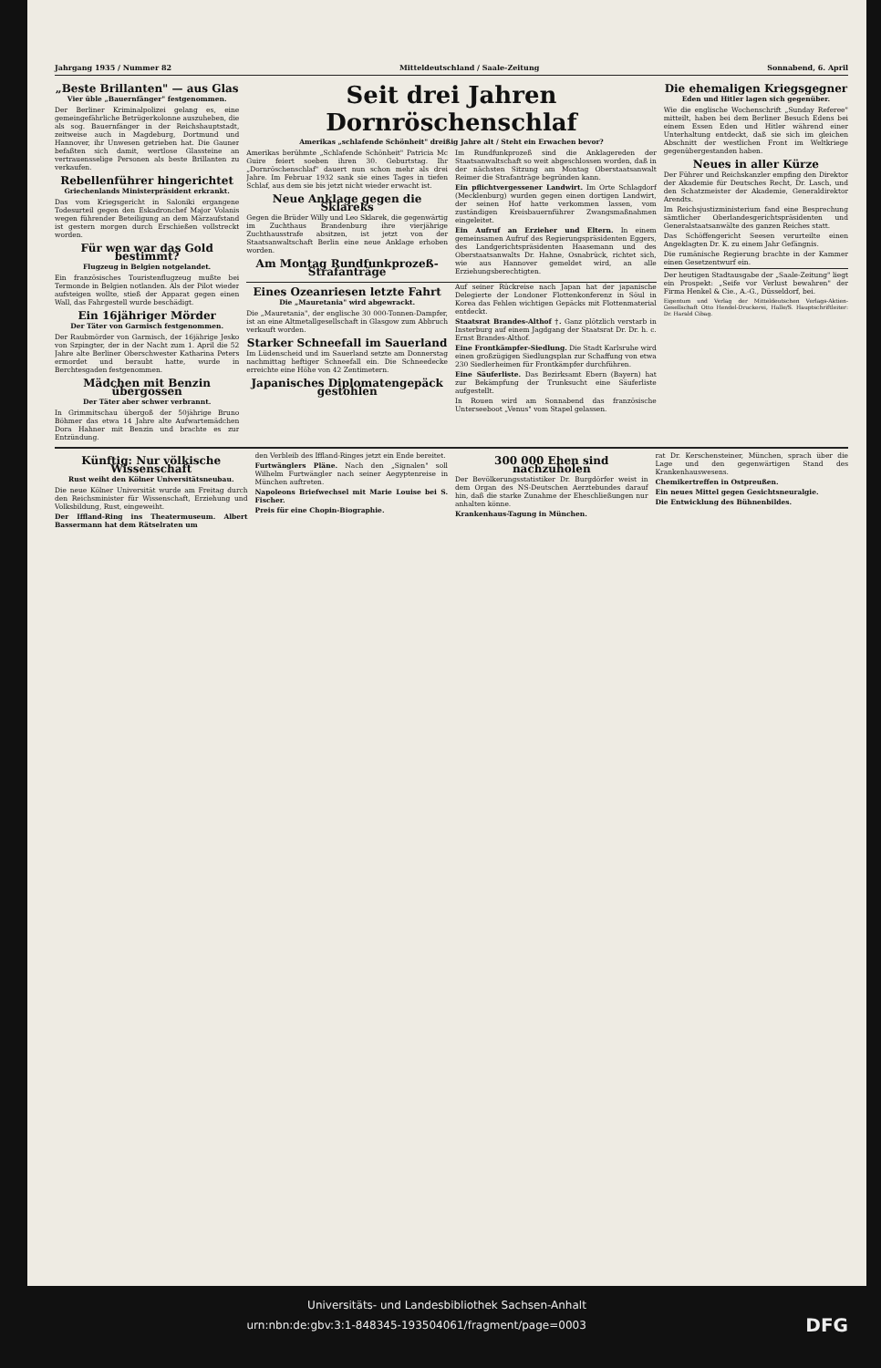Jahrgang 1935 / Nummer 82 Mitteldeutschland / Saale-Zeitung Sonnabend, 6. April
„Beste Brillanten" — aus Glas
Vier üble „Bauernfänger" festgenommen.
Der Berliner Kriminalpolizei gelang es, eine gemeingefährliche Betrügerkolonne auszuheben, die als sog. Bauernfänger in der Reichshauptstadt, zeitweise auch in Magdeburg, Dortmund und Hannover, ihr Unwesen getrieben hat. Die Gauner befaßten sich damit, wertlose Glassteine an vertrauensselige Personen als beste Brillanten zu verkaufen.
Rebellenführer hingerichtet
Griechenlands Ministerpräsident erkrankt.
Das vom Kriegsgericht in Saloniki ergangene Todesurteil gegen den Eskadronchef Major Volanis wegen führender Beteiligung an dem Märzaufstand ist gestern morgen durch Erschießen vollstreckt worden.
Für wen war das Gold bestimmt?
Flugzeug in Belgien notgelandet.
Ein französisches Touristenflugzeug mußte bei Termonde in Belgien notlanden. Als der Pilot wieder aufsteigen wollte, stieß der Apparat gegen einen Wall, das Fahrgestell wurde beschädigt.
Ein 16jähriger Mörder
Der Täter von Garmisch festgenommen.
Der Raubmörder von Garmisch, der 16jährige Jesko von Szpingter, der in der Nacht zum 1. April die 52 Jahre alte Berliner Oberschwester Katharina Peters ermordet und beraubt hatte, wurde in Berchtesgaden festgenommen.
Mädchen mit Benzin übergossen
Der Täter aber schwer verbrannt.
In Grimmitschau übergoß der 50jährige Bruno Böhmer das etwa 14 Jahre alte Aufwartemädchen Dora Hahner mit Benzin und brachte es zur Entzündung.
Seit drei Jahren Dornröschenschlaf
Amerikas „schlafende Schönheit" dreißig Jahre alt / Steht ein Erwachen bevor?
Amerikas berühmte „Schlafende Schönheit" Patricia Mc Guire feiert soeben ihren 30. Geburtstag. Ihr „Dornröschenschlaf" dauert nun schon mehr als drei Jahre. Im Februar 1932 sank sie eines Tages in tiefen Schlaf, aus dem sie bis jetzt nicht wieder erwacht ist.
Neue Anklage gegen die Sklareks
Gegen die Brüder Willy und Leo Sklarek, die gegenwärtig im Zuchthaus Brandenburg ihre vierjährige Zuchthausstrafe absitzen, ist jetzt von der Staatsanwaltschaft Berlin eine neue Anklage erhoben worden.
Am Montag Rundfunkprozeß-Strafanträge
Im Rundfunkprozeß sind die Anklagereden der Staatsanwaltschaft so weit abgeschlossen worden, daß in der nächsten Sitzung am Montag Oberstaatsanwalt Reimer die Strafanträge begründen kann.
Ein pflichtvergessener Landwirt. Im Orte Schlagdorf (Mecklenburg) wurden gegen einen dortigen Landwirt, der seinen Hof hatte verkommen lassen, vom zuständigen Kreisbauernführer Zwangsmaßnahmen eingeleitet.
Ein Aufruf an Erzieher und Eltern. In einem gemeinsamen Aufruf des Regierungspräsidenten Eggers, des Landgerichtspräsidenten Haasemann und des Oberstaatsanwalts Dr. Hahne, Osnabrück, richtet sich, wie aus Hannover gemeldet wird, an alle Erziehungsberechtigten.
Eines Ozeanriesen letzte Fahrt
Die „Mauretania" wird abgewrackt.
Die „Mauretania", der englische 30 000-Tonnen-Dampfer, ist an eine Altmetallgesellschaft in Glasgow zum Abbruch verkauft worden.
Starker Schneefall im Sauerland
Im Lüdenscheid und im Sauerland setzte am Donnerstag nachmittag heftiger Schneefall ein. Die Schneedecke erreichte eine Höhe von 42 Zentimetern.
Japanisches Diplomatengepäck gestohlen
Auf seiner Rückreise nach Japan hat der japanische Delegierte der Londoner Flottenkonferenz in Söul in Korea das Fehlen wichtigen Gepäcks mit Flottenmaterial entdeckt.
Staatsrat Brandes-Althof †. Ganz plötzlich verstarb in Insterburg auf einem Jagdgang der Staatsrat Dr. Dr. h. c. Ernst Brandes-Althof.
Eine Frontkämpfer-Siedlung. Die Stadt Karlsruhe wird einen großzügigen Siedlungsplan zur Schaffung von etwa 230 Siedlerheimen für Frontkämpfer durchführen.
Eine Säuferliste. Das Bezirksamt Ebern (Bayern) hat zur Bekämpfung der Trunksucht eine Säuferliste aufgestellt.
In Rouen wird am Sonnabend das französische Unterseeboot „Venus" vom Stapel gelassen.
Die ehemaligen Kriegsgegner
Eden und Hitler lagen sich gegenüber.
Wie die englische Wochenschrift „Sunday Referee" mitteilt, haben bei dem Berliner Besuch Edens bei einem Essen Eden und Hitler während einer Unterhaltung entdeckt, daß sie sich im gleichen Abschnitt der westlichen Front im Weltkriege gegenübergestanden haben.
Neues in aller Kürze
Der Führer und Reichskanzler empfing den Direktor der Akademie für Deutsches Recht, Dr. Lasch, und den Schatzmeister der Akademie, Generaldirektor Arendts.
Im Reichsjustizministerium fand eine Besprechung sämtlicher Oberlandesgerichtspräsidenten und Generalstaatsanwälte des ganzen Reiches statt.
Das Schöffengericht Seesen verurteilte einen Angeklagten Dr. K. zu einem Jahr Gefängnis.
Die rumänische Regierung brachte in der Kammer einen Gesetzentwurf ein.
Der heutigen Stadtausgabe der „Saale-Zeitung" liegt ein Prospekt: „Seife vor Verlust bewahren" der Firma Henkel & Cie., A.-G., Düsseldorf, bei.
Eigentum und Verlag der Mitteldeutschen Verlags-Aktien-Gesellschaft Otto Hendel-Druckerei, Halle/S. Hauptschriftleiter: Dr. Harald Cibag.
Künftig: Nur völkische Wissenschaft
Rust weiht den Kölner Universitätsneubau.
Die neue Kölner Universität wurde am Freitag durch den Reichsminister für Wissenschaft, Erziehung und Volksbildung, Rust, eingeweiht.
Der Iffland-Ring ins Theatermuseum. Albert Bassermann hat dem Rätselraten um
den Verbleib des Iffland-Ringes jetzt ein Ende bereitet.
Furtwänglers Pläne. Nach den „Signalen" soll Wilhelm Furtwängler nach seiner Aegyptenreise in München auftreten.
Napoleons Briefwechsel mit Marie Louise bei S. Fischer.
Preis für eine Chopin-Biographie.
300 000 Ehen sind nachzuholen
Der Bevölkerungsstatistiker Dr. Burgdörfer weist in dem Organ des NS-Deutschen Aerztebundes darauf hin, daß die starke Zunahme der Eheschließungen nur anhalten könne.
Krankenhaus-Tagung in München.
rat Dr. Kerschensteiner, München, sprach über die Lage und den gegenwärtigen Stand des Krankenhauswesens.
Chemikertreffen in Ostpreußen.
Ein neues Mittel gegen Gesichtsneuralgie.
Die Entwicklung des Bühnenbildes.
Universitäts- und Landesbibliothek Sachsen-Anhalt
urn:nbn:de:gbv:3:1-848345-193504061/fragment/page=0003 DFG